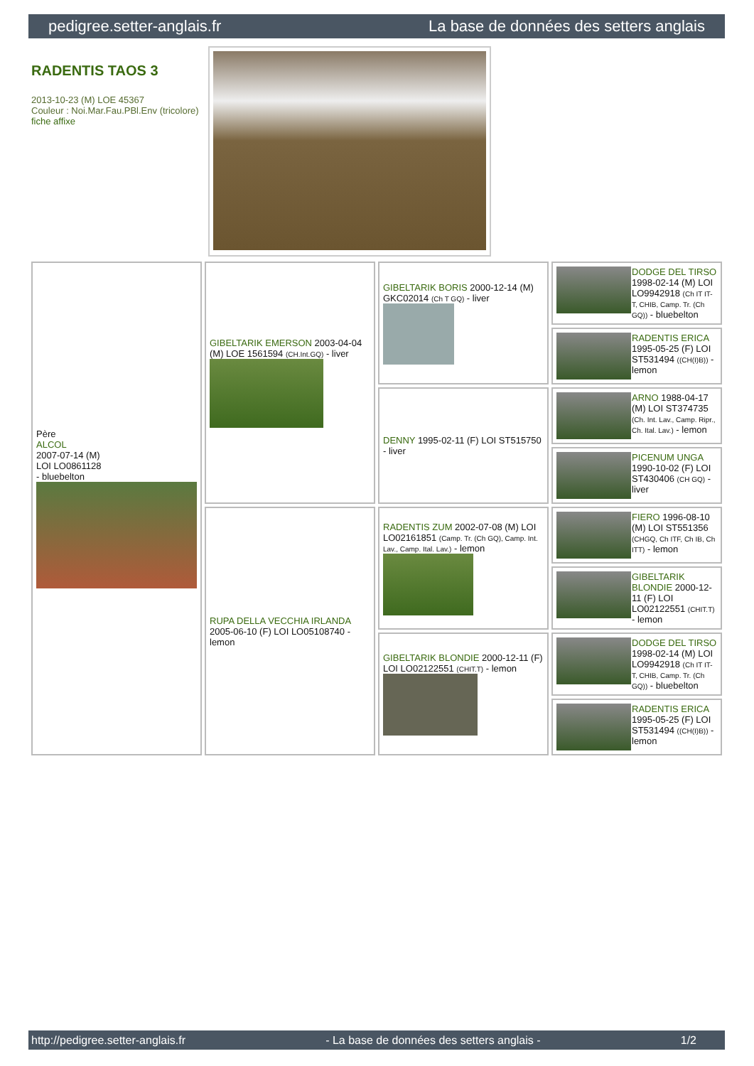pedigree.setter-anglais.fr La base de données des setters anglais
RADENTIS TAOS 3
2013-10-23 (M) LOE 45367
Couleur : Noi.Mar.Fau.PBl.Env (tricolore)
fiche affixe
| Père ALCOL 2007-07-14 (M) LOI LO0861128 - bluebelton | GIBELTARIK EMERSON 2003-04-04 (M) LOE 1561594 (CH.Int.GQ) - liver | GIBELTARIK BORIS 2000-12-14 (M) GKC02014 (Ch T GQ) - liver | DODGE DEL TIRSO 1998-02-14 (M) LOI LO9942918 (Ch IT IT-T, CHIB, Camp. Tr. (Ch GQ)) - bluebelton |
| | | | RADENTIS ERICA 1995-05-25 (F) LOI ST531494 ((CH(I)B)) - lemon |
| | | DENNY 1995-02-11 (F) LOI ST515750 - liver | ARNO 1988-04-17 (M) LOI ST374735 (Ch. Int. Lav., Camp. Ripr., Ch. Ital. Lav.) - lemon |
| | | | PICENUM UNGA 1990-10-02 (F) LOI ST430406 (CH GQ) - liver |
| | RUPA DELLA VECCHIA IRLANDA 2005-06-10 (F) LOI LO05108740 - lemon | RADENTIS ZUM 2002-07-08 (M) LOI LO02161851 (Camp. Tr. (Ch GQ), Camp. Int. Lav., Camp. Ital. Lav.) - lemon | FIERO 1996-08-10 (M) LOI ST551356 (CHGQ, Ch ITF, Ch IB, Ch ITT) - lemon |
| | | | GIBELTARIK BLONDIE 2000-12-11 (F) LOI LO02122551 (CHIT.T) - lemon |
| | | GIBELTARIK BLONDIE 2000-12-11 (F) LOI LO02122551 (CHIT.T) - lemon | DODGE DEL TIRSO 1998-02-14 (M) LOI LO9942918 (Ch IT IT-T, CHIB, Camp. Tr. (Ch GQ)) - bluebelton |
| | | | RADENTIS ERICA 1995-05-25 (F) LOI ST531494 ((CH(I)B)) - lemon |
http://pedigree.setter-anglais.fr - La base de données des setters anglais - 1/2